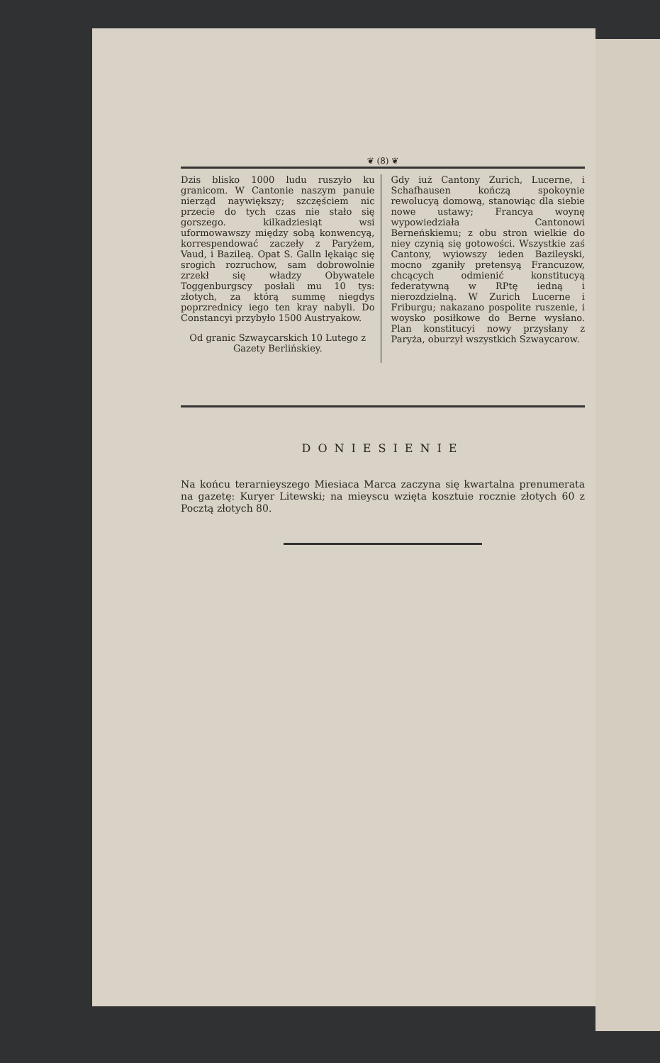❦ (8) ❦
Dzis blisko 1000 ludu ruszyło ku granicom. W Cantonie naszym panuie nierząd naywiększy; szczęściem nic przecie do tych czas nie stało się gorszego. kilkadziesiąt wsi uformowawszy między sobą konwencyą, korrespendować zaczeły z Paryżem, Vaud, i Bazileą. Opat S. Galln lękaiąc się srogich rozruchow, sam dobrowolnie zrzekł się władzy Obywatele Toggenburgscy posłali mu 10 tys: złotych, za którą summę niegdys poprzrednicy iego ten kray nabyli. Do Constancyi przybyło 1500 Austryakow.
Od granic Szwaycarskich 10 Lutego z Gazety Berlińskiey.
Gdy iuż Cantony Zurich, Lucerne, i Schafhausen kończą spokoynie rewolucyą domową, stanowiąc dla siebie nowe ustawy; Francya woynę wypowiedziała Cantonowi Berneńskiemu; z obu stron wielkie do niey czynią się gotowości. Wszystkie zaś Cantony, wyiowszy ieden Bazileyski, mocno zganiły pretensyą Francuzow, chcących odmienić konstitucyą federatywną w RPtę iedną i nierozdzielną. W Zurich Lucerne i Friburgu; nakazano pospolite ruszenie, i woysko posiłkowe do Berne wysłano. Plan konstitucyi nowy przysłany z Paryża, oburzył wszystkich Szwaycarow.
DONIESIENIE
Na końcu terarnieyszego Miesiaca Marca zaczyna się kwartalna prenumerata na gazetę: Kuryer Litewski; na mieyscu wzięta kosztuie rocznie złotych 60 z Pocztą złotych 80.